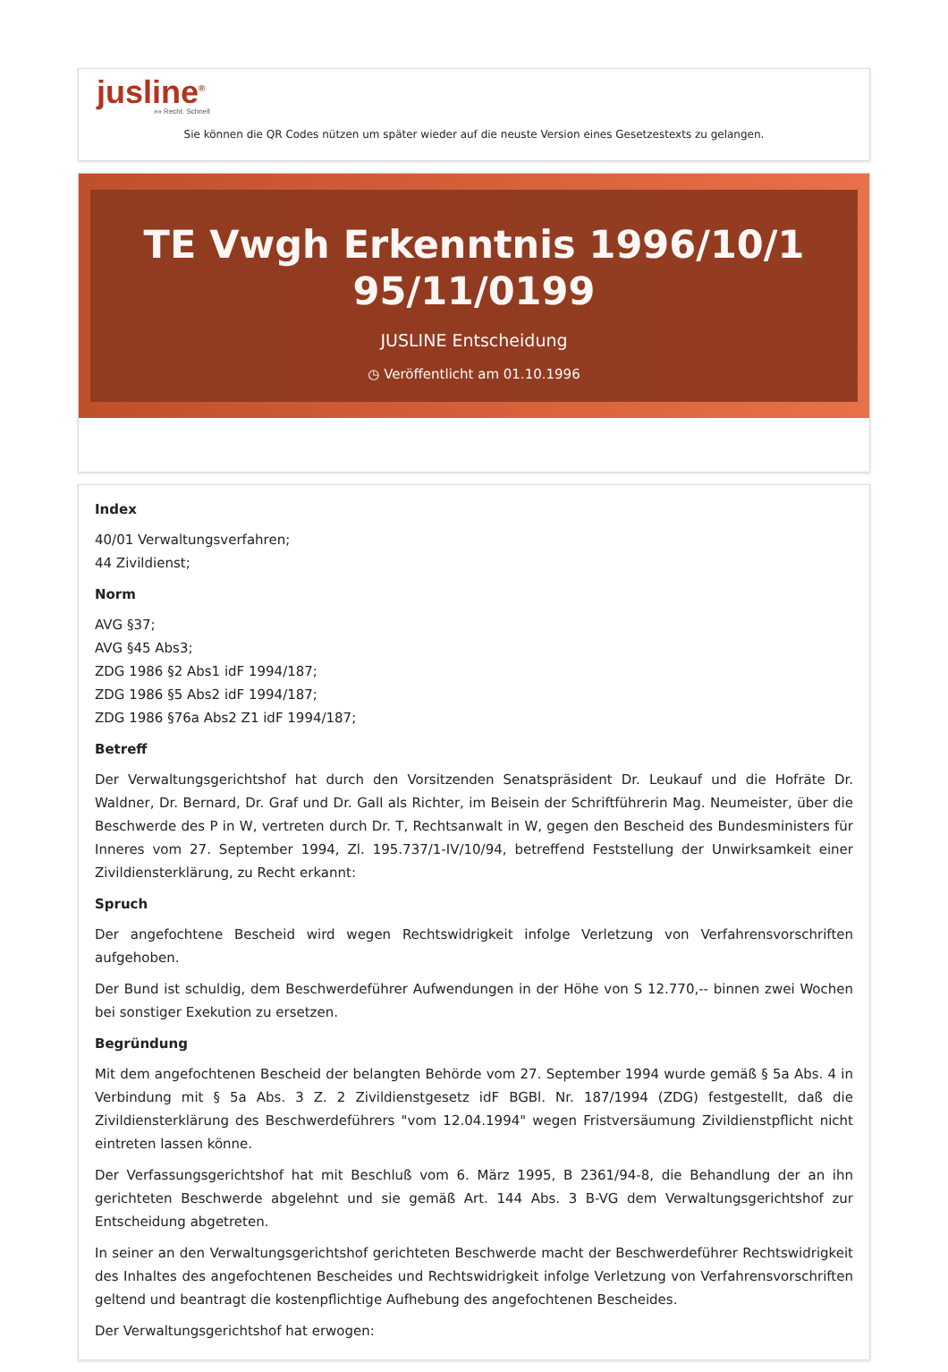jusline<sup>®</sup>
»» Recht. Schnell
Sie können die QR Codes nützen um später wieder auf die neuste Version eines Gesetzestexts zu gelangen.
TE Vwgh Erkenntnis 1996/10/1 95/11/0199
JUSLINE Entscheidung
◷ Veröffentlicht am 01.10.1996
Index
40/01 Verwaltungsverfahren;
44 Zivildienst;
Norm
AVG §37;
AVG §45 Abs3;
ZDG 1986 §2 Abs1 idF 1994/187;
ZDG 1986 §5 Abs2 idF 1994/187;
ZDG 1986 §76a Abs2 Z1 idF 1994/187;
Betreff
Der Verwaltungsgerichtshof hat durch den Vorsitzenden Senatspräsident Dr. Leukauf und die Hofräte Dr. Waldner, Dr. Bernard, Dr. Graf und Dr. Gall als Richter, im Beisein der Schriftführerin Mag. Neumeister, über die Beschwerde des P in W, vertreten durch Dr. T, Rechtsanwalt in W, gegen den Bescheid des Bundesministers für Inneres vom 27. September 1994, Zl. 195.737/1-IV/10/94, betreffend Feststellung der Unwirksamkeit einer Zivildiensterklärung, zu Recht erkannt:
Spruch
Der angefochtene Bescheid wird wegen Rechtswidrigkeit infolge Verletzung von Verfahrensvorschriften aufgehoben.
Der Bund ist schuldig, dem Beschwerdeführer Aufwendungen in der Höhe von S 12.770,-- binnen zwei Wochen bei sonstiger Exekution zu ersetzen.
Begründung
Mit dem angefochtenen Bescheid der belangten Behörde vom 27. September 1994 wurde gemäß § 5a Abs. 4 in Verbindung mit § 5a Abs. 3 Z. 2 Zivildienstgesetz idF BGBl. Nr. 187/1994 (ZDG) festgestellt, daß die Zivildiensterklärung des Beschwerdeführers "vom 12.04.1994" wegen Fristversäumung Zivildienstpflicht nicht eintreten lassen könne.
Der Verfassungsgerichtshof hat mit Beschluß vom 6. März 1995, B 2361/94-8, die Behandlung der an ihn gerichteten Beschwerde abgelehnt und sie gemäß Art. 144 Abs. 3 B-VG dem Verwaltungsgerichtshof zur Entscheidung abgetreten.
In seiner an den Verwaltungsgerichtshof gerichteten Beschwerde macht der Beschwerdeführer Rechtswidrigkeit des Inhaltes des angefochtenen Bescheides und Rechtswidrigkeit infolge Verletzung von Verfahrensvorschriften geltend und beantragt die kostenpflichtige Aufhebung des angefochtenen Bescheides.
Der Verwaltungsgerichtshof hat erwogen: